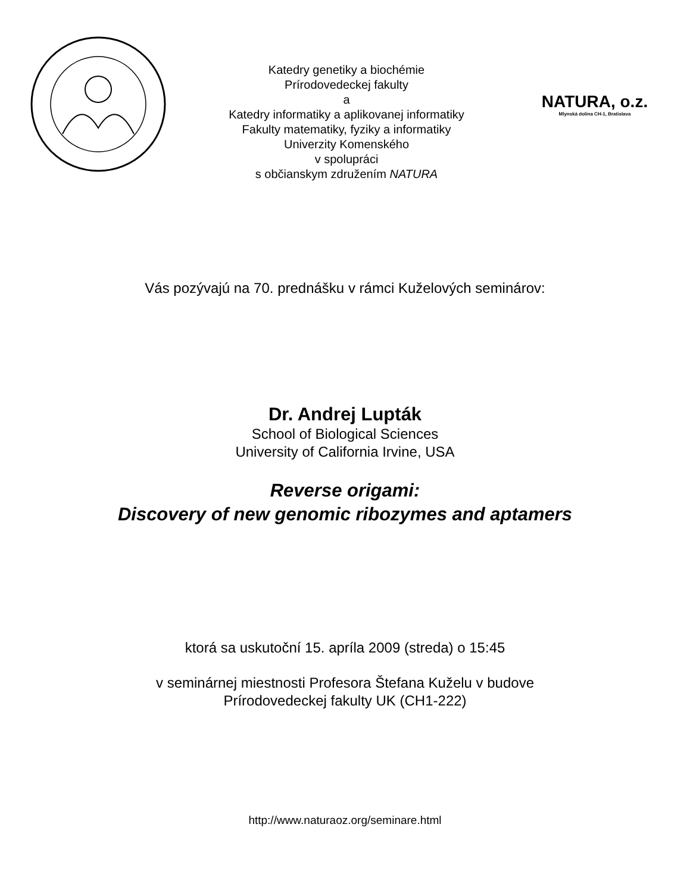Katedry genetiky a biochémie
Prírodovedeckej fakulty
a
Katedry informatiky a aplikovanej informatiky
Fakulty matematiky, fyziky a informatiky
Univerzity Komenského
v spolupráci
s občianskym združením NATURA
NATURA, o.z.
Mlynská dolina CH-1, Bratislava
Vás pozývajú na 70. prednášku v rámci Kuželových seminárov:
Dr. Andrej Lupták
School of Biological Sciences
University of California Irvine, USA
Reverse origami:
Discovery of new genomic ribozymes and aptamers
ktorá sa uskutoční 15. apríla 2009 (streda) o 15:45
v seminárnej miestnosti Profesora Štefana Kuželu v budove
Prírodovedeckej fakulty UK (CH1-222)
http://www.naturaoz.org/seminare.html